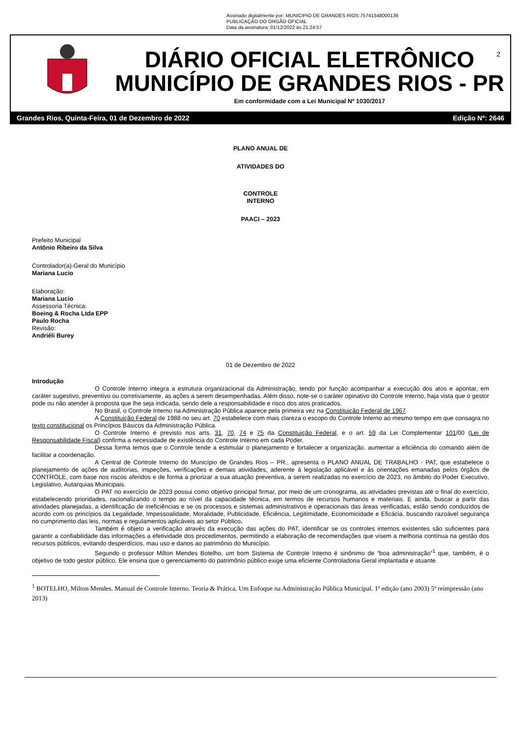Assinado digitalmente por: MUNICIPIO DE GRANDES RIOS:75741348000139
PUBLICAÇÃO DO ORGÃO OFICIAL
Data da assinatura: 01/12/2022 às 21:24:57
2
DIÁRIO OFICIAL ELETRÔNICO
MUNICÍPIO DE GRANDES RIOS - PR
Em conformidade com a Lei Municipal Nº 1030/2017
Grandes Rios, Quinta-Feira, 01 de Dezembro de 2022 Edição Nº: 2646
PLANO ANUAL DE
ATIVIDADES DO
CONTROLE
INTERNO
PAACI – 2023
Prefeito Municipal
Antônio Ribeiro da Silva
Controlador(a)-Geral do Município
Mariana Lucio
Elaboração:
Mariana Lucio
Assessoria Técnica:
Boeing & Rocha Ltda EPP
Paulo Rocha
Revisão:
Andriéli Burey
01 de Dezembro de 2022
Introdução
O Controle Interno integra a estrutura organizacional da Administração, tendo por função acompanhar a execução dos atos e apontar, em caráter sugestivo, preventivo ou corretivamente, as ações a serem desempenhadas. Além disso, note-se o caráter opinativo do Controle Interno, haja vista que o gestor pode ou não atender à proposta que lhe seja indicada, sendo dele a responsabilidade e risco dos atos praticados.
No Brasil, o Controle Interno na Administração Pública aparece pela primeira vez na Constituição Federal de 1967.
A Constituição Federal de 1988 no seu art. 70 estabelece com mais clareza o escopo do Controle Interno ao mesmo tempo em que consagra no texto constitucional os Princípios Básicos da Administração Pública.
O Controle Interno é previsto nos arts. 31, 70, 74 e 75 da Constituição Federal, e o art. 59 da Lei Complementar 101/00 (Lei de Responsabilidade Fiscal) confirma a necessidade de existência do Controle Interno em cada Poder.
Dessa forma temos que o Controle tende a estimular o planejamento e fortalecer a organização, aumentar a eficiência do comando além de facilitar a coordenação.
A Central de Controle Interno do Município de Grandes Rios – PR., apresenta o PLANO ANUAL DE TRABALHO - PAT, que estabelece o planejamento de ações de auditorias, inspeções, verificações e demais atividades, aderente á legislação aplicável e ás orientações emanadas pelos órgãos de CONTROLE, com base nos riscos aferidos e de forma a priorizar a sua atuação preventiva, a serem realizadas no exercício de 2023, no âmbito do Poder Executivo, Legislativo, Autarquias Municipais.
O PAT no exercício de 2023 possui como objetivo principal firmar, por meio de um cronograma, as atividades previstas até o final do exercício, estabelecendo prioridades, racionalizando o tempo ao nível da capacidade técnica, em termos de recursos humanos e materiais. E ainda, buscar a partir das atividades planejadas, a identificação de ineficiências e se os processos e sistemas administrativos e operacionais das áreas verificadas, estão sendo conduzidos de acordo com os princípios da Legalidade, Impessoalidade, Moralidade, Publicidade, Eficiência, Legitimidade, Economicidade e Eficácia, buscando razoável segurança no cumprimento das leis, normas e regulamentos aplicáveis ao setor Público.
Também é objeto a verificação através da execução das ações do PAT, identificar se os controles internos existentes são suficientes para garantir a confiabilidade das informações a efetividade dos procedimentos, permitindo a elaboração de recomendações que visem a melhoria contínua na gestão dos recursos públicos, evitando desperdícios, mau uso e danos ao patrimônio do Município.
Segundo o professor Milton Mendes Botelho, um bom Sistema de Controle Interno é sinônimo de “boa administração”<sup>1</sup> que, também, é o objetivo de todo gestor público. Ele ensina que o gerenciamento do patrimônio público exige uma eficiente Controladoria Geral implantada e atuante.
<sup>1</sup> BOTELHO, Milton Mendes. Manual de Controle Interno. Teoria & Prática. Um Enfoque na Administração Pública Municipal. 1ª edição (ano 2003) 5ª reimpressão (ano 2013)